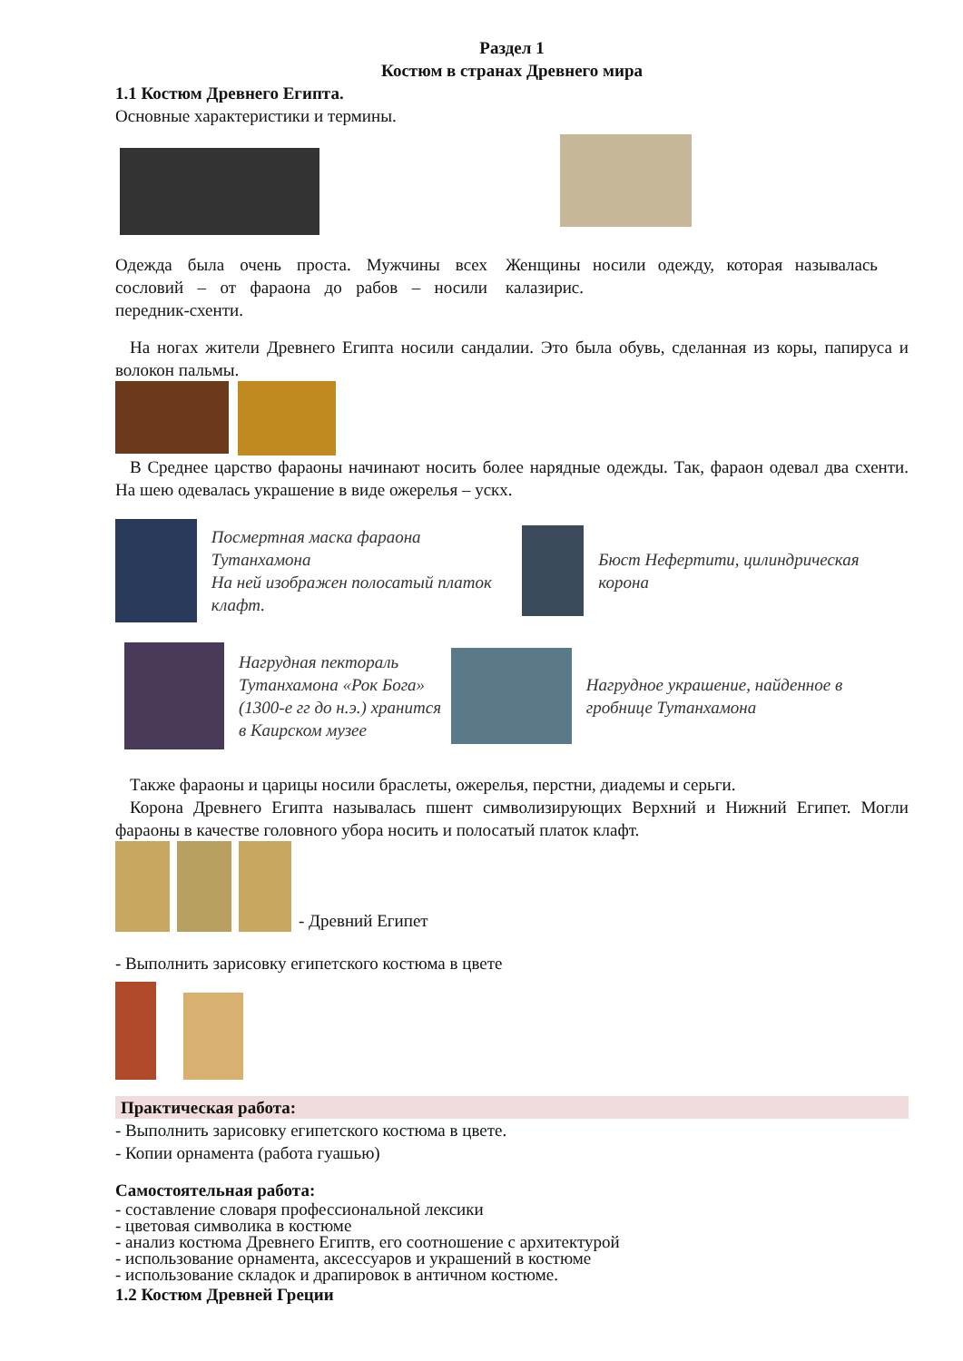Раздел 1
Костюм в странах Древнего мира
1.1 Костюм Древнего Египта.
Основные характеристики и термины.
Одежда была очень проста. Мужчины всех сословий – от фараона до рабов – носили передник-схенти.
Женщины носили одежду, которая называлась калазирис.
На ногах жители Древнего Египта носили сандалии. Это была обувь, сделанная из коры, папируса и волокон пальмы.
В Среднее царство фараоны начинают носить более нарядные одежды. Так, фараон одевал два схенти. На шею одевалась украшение в виде ожерелья – ускх.
Посмертная маска фараона Тутанхамона
На ней изображен полосатый платок клафт.
Бюст Нефертити, цилиндрическая корона
Нагрудная пектораль Тутанхамона «Рок Бога» (1300-е гг до н.э.) хранится в Каирском музее
Нагрудное украшение, найденное в гробнице Тутанхамона
Также фараоны и царицы носили браслеты, ожерелья, перстни, диадемы и серьги.
Корона Древнего Египта называлась пшент символизирующих Верхний и Нижний Египет. Могли фараоны в качестве головного убора носить и полосатый платок клафт.
- Древний Египет
- Выполнить зарисовку египетского костюма в цвете
Практическая работа:
- Выполнить зарисовку египетского костюма в цвете.
- Копии орнамента (работа гуашью)
Самостоятельная работа:
- составление словаря профессиональной лексики
- цветовая символика в костюме
- анализ костюма Древнего Египтв, его соотношение с архитектурой
- использование орнамента, аксессуаров и украшений в костюме
- использование складок и драпировок в античном костюме.
1.2 Костюм Древней Греции